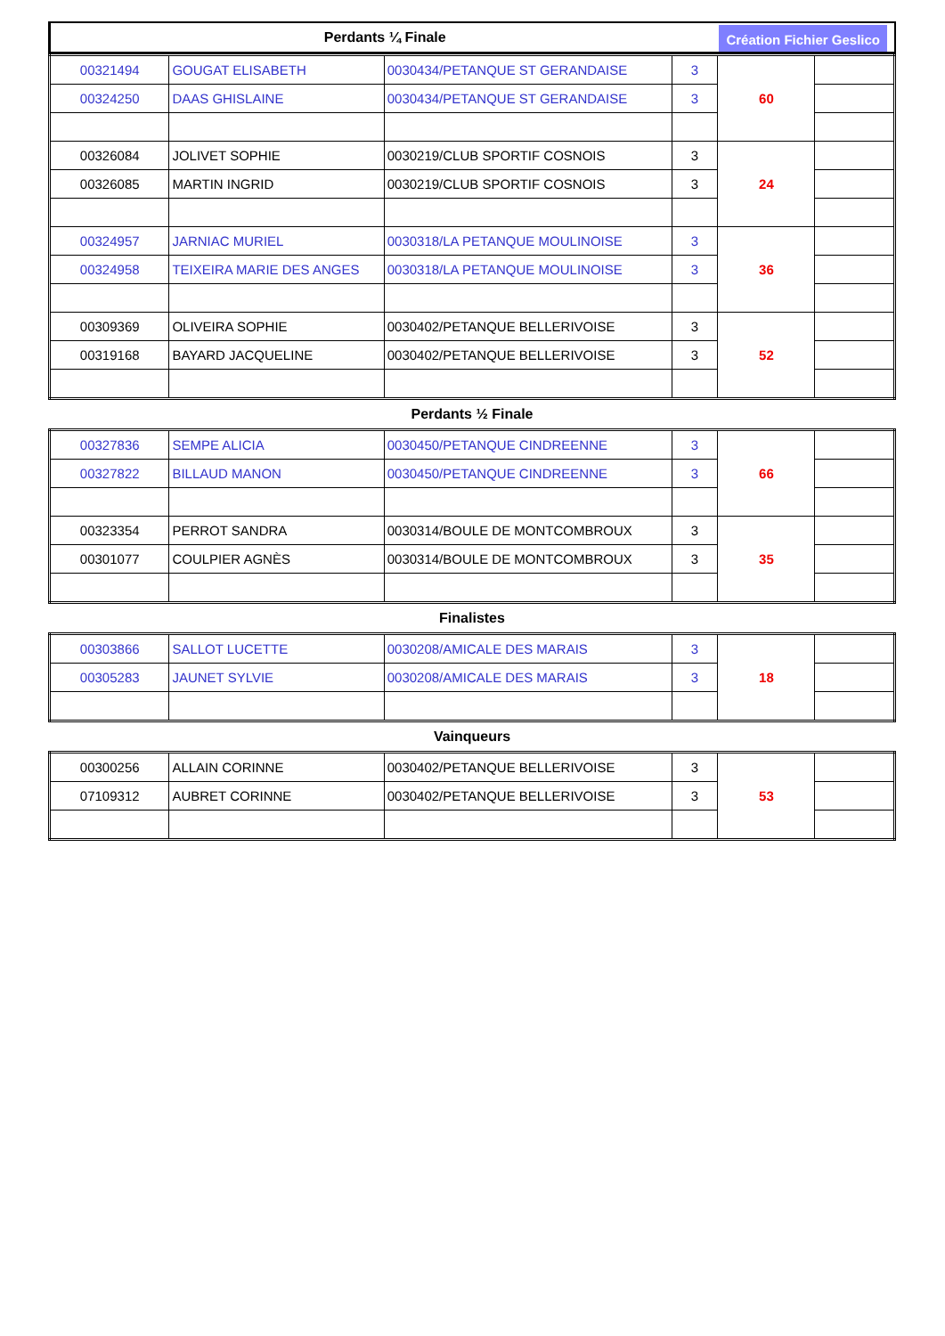Perdants ¼ Finale
Création Fichier Geslico
| 00321494 | GOUGAT ELISABETH | 0030434/PETANQUE ST GERANDAISE | 3 | 60 | |
| 00324250 | DAAS GHISLAINE | 0030434/PETANQUE ST GERANDAISE | 3 | | |
| 00326084 | JOLIVET SOPHIE | 0030219/CLUB SPORTIF COSNOIS | 3 | 24 | |
| 00326085 | MARTIN INGRID | 0030219/CLUB SPORTIF COSNOIS | 3 | | |
| 00324957 | JARNIAC MURIEL | 0030318/LA PETANQUE MOULINOISE | 3 | 36 | |
| 00324958 | TEIXEIRA MARIE DES ANGES | 0030318/LA PETANQUE MOULINOISE | 3 | | |
| 00309369 | OLIVEIRA SOPHIE | 0030402/PETANQUE BELLERIVOISE | 3 | 52 | |
| 00319168 | BAYARD JACQUELINE | 0030402/PETANQUE BELLERIVOISE | 3 | | |
Perdants ½ Finale
| 00327836 | SEMPE ALICIA | 0030450/PETANQUE CINDREENNE | 3 | 66 | |
| 00327822 | BILLAUD MANON | 0030450/PETANQUE CINDREENNE | 3 | | |
| 00323354 | PERROT SANDRA | 0030314/BOULE DE MONTCOMBROUX | 3 | 35 | |
| 00301077 | COULPIER AGNÈS | 0030314/BOULE DE MONTCOMBROUX | 3 | | |
Finalistes
| 00303866 | SALLOT LUCETTE | 0030208/AMICALE DES MARAIS | 3 | 18 | |
| 00305283 | JAUNET SYLVIE | 0030208/AMICALE DES MARAIS | 3 | | |
Vainqueurs
| 00300256 | ALLAIN CORINNE | 0030402/PETANQUE BELLERIVOISE | 3 | 53 | |
| 07109312 | AUBRET CORINNE | 0030402/PETANQUE BELLERIVOISE | 3 | | |